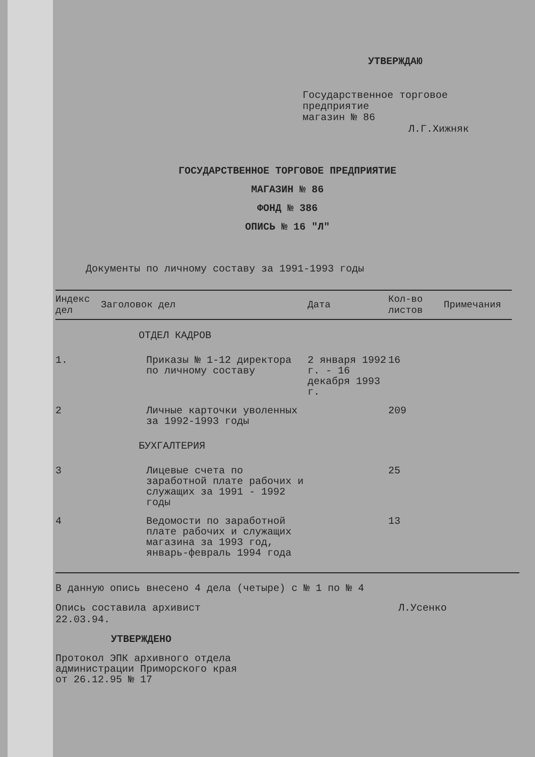УТВЕРЖДАЮ
Государственное торговое
предприятие
магазин № 86
Л.Г.Хижняк
ГОСУДАРСТВЕННОЕ ТОРГОВОЕ ПРЕДПРИЯТИЕ
МАГАЗИН № 86
ФОНД № 386
ОПИСЬ № 16 "Л"
Документы по личному составу за 1991-1993 годы
| Индекс дел | Заголовок дел | Дата | Кол-во листов | Примечания |
| --- | --- | --- | --- | --- |
| ОТДЕЛ КАДРОВ | | | | |
| 1. | Приказы № 1-12 директора по личному составу | 2 января 1992 г. - 16 декабря 1993 г. | 16 | |
| 2 | Личные карточки уволенных за 1992-1993 годы | | 209 | |
| БУХГАЛТЕРИЯ | | | | |
| 3 | Лицевые счета по заработной плате рабочих и служащих за 1991 - 1992 годы | | 25 | |
| 4 | Ведомости по заработной плате рабочих и служащих магазина за 1993 год, январь-февраль 1994 года | | 13 | |
В данную опись внесено 4 дела (четыре) с № 1 по № 4
Опись составила архивист Л.Усенко
22.03.94.
УТВЕРЖДЕНО
Протокол ЭПК архивного отдела
администрации Приморского края
от 26.12.95 № 17